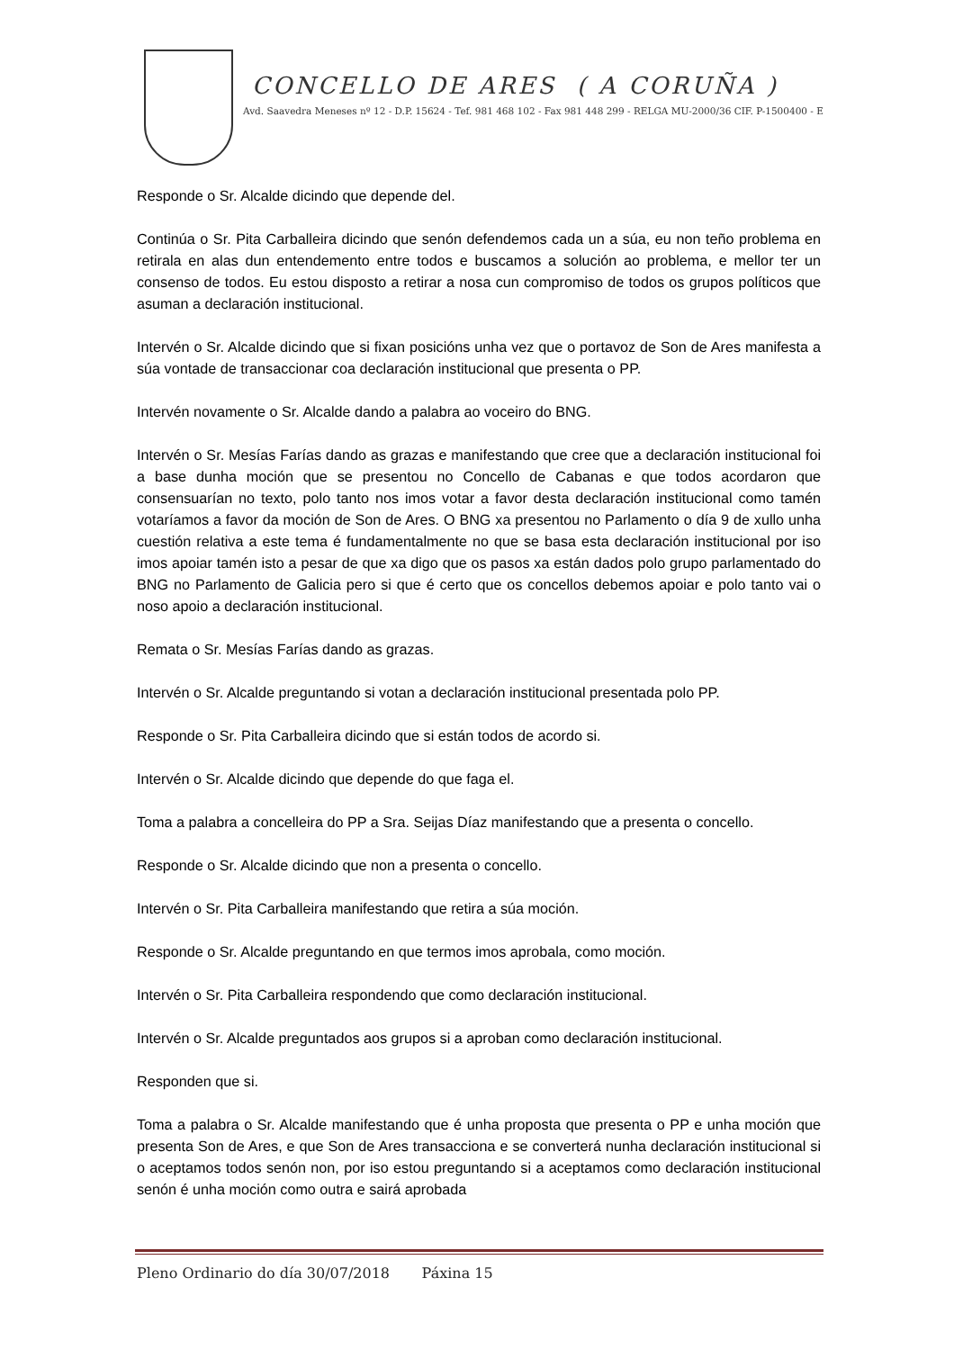CONCELLO DE ARES ( A CORUÑA )
Avd. Saavedra Meneses nº 12 - D.P. 15624 - Tef. 981 468 102 - Fax 981 448 299 - RELGA MU-2000/36 CIF. P-1500400 - E
Responde o Sr. Alcalde dicindo que depende del.
Continúa o Sr. Pita Carballeira dicindo que senón defendemos cada un a súa, eu non teño problema en retirala en alas dun entendemento entre todos e buscamos a solución ao problema, e mellor ter un consenso de todos. Eu estou disposto a retirar a nosa cun compromiso de todos os grupos políticos que asuman a declaración institucional.
Intervén o Sr. Alcalde dicindo que si fixan posicións unha vez que o portavoz de Son de Ares manifesta a súa vontade de transaccionar coa declaración institucional que presenta o PP.
Intervén novamente o Sr. Alcalde dando a palabra ao voceiro do BNG.
Intervén o Sr. Mesías Farías dando as grazas e manifestando que cree que a declaración institucional foi a base dunha moción que se presentou no Concello de Cabanas e que todos acordaron que consensuarían no texto, polo tanto nos imos votar a favor desta declaración institucional como tamén votaríamos a favor da moción de Son de Ares. O BNG xa presentou no Parlamento o día 9 de xullo unha cuestión relativa a este tema é fundamentalmente no que se basa esta declaración institucional por iso imos apoiar tamén isto a pesar de que xa digo que os pasos xa están dados polo grupo parlamentado do BNG no Parlamento de Galicia pero si que é certo que os concellos debemos apoiar e polo tanto vai o noso apoio a declaración institucional.
Remata o Sr. Mesías Farías dando as grazas.
Intervén o Sr. Alcalde preguntando si votan a declaración institucional presentada polo PP.
Responde o Sr. Pita Carballeira dicindo que si están todos de acordo si.
Intervén o Sr. Alcalde dicindo que depende do que faga el.
Toma a palabra a concelleira do PP a Sra. Seijas Díaz manifestando que a presenta o concello.
Responde o Sr. Alcalde dicindo que non a presenta o concello.
Intervén o Sr. Pita Carballeira manifestando que retira a súa moción.
Responde o Sr. Alcalde preguntando en que termos imos aprobala, como moción.
Intervén o Sr. Pita Carballeira respondendo que como declaración institucional.
Intervén o Sr. Alcalde preguntados aos grupos si a aproban como declaración institucional.
Responden que si.
Toma a palabra o Sr. Alcalde manifestando que é unha proposta que presenta o PP e unha moción que presenta Son de Ares, e que Son de Ares transacciona e se converterá nunha declaración institucional si o aceptamos todos senón non, por iso estou preguntando si a aceptamos como declaración institucional senón é unha moción como outra e sairá aprobada
Pleno Ordinario do día 30/07/2018 Páxina 15